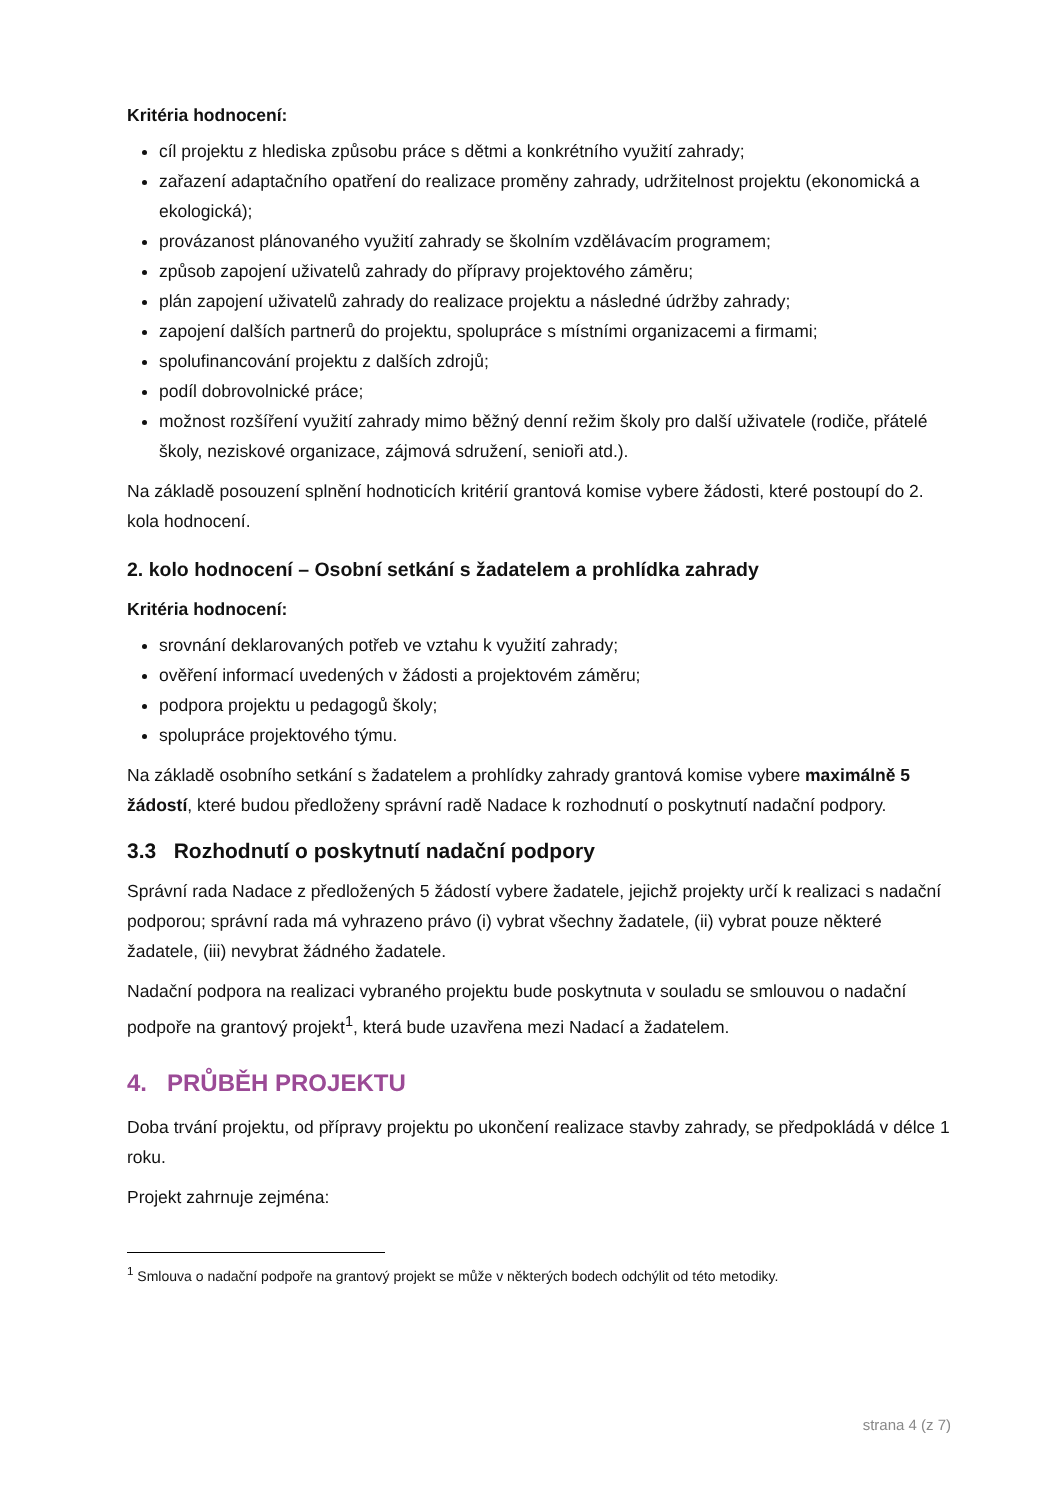Kritéria hodnocení:
cíl projektu z hlediska způsobu práce s dětmi a konkrétního využití zahrady;
zařazení adaptačního opatření do realizace proměny zahrady, udržitelnost projektu (ekonomická a ekologická);
provázanost plánovaného využití zahrady se školním vzdělávacím programem;
způsob zapojení uživatelů zahrady do přípravy projektového záměru;
plán zapojení uživatelů zahrady do realizace projektu a následné údržby zahrady;
zapojení dalších partnerů do projektu, spolupráce s místními organizacemi a firmami;
spolufinancování projektu z dalších zdrojů;
podíl dobrovolnické práce;
možnost rozšíření využití zahrady mimo běžný denní režim školy pro další uživatele (rodiče, přátelé školy, neziskové organizace, zájmová sdružení, senioři atd.).
Na základě posouzení splnění hodnoticích kritérií grantová komise vybere žádosti, které postoupí do 2. kola hodnocení.
2. kolo hodnocení – Osobní setkání s žadatelem a prohlídka zahrady
Kritéria hodnocení:
srovnání deklarovaných potřeb ve vztahu k využití zahrady;
ověření informací uvedených v žádosti a projektovém záměru;
podpora projektu u pedagogů školy;
spolupráce projektového týmu.
Na základě osobního setkání s žadatelem a prohlídky zahrady grantová komise vybere maximálně 5 žádostí, které budou předloženy správní radě Nadace k rozhodnutí o poskytnutí nadační podpory.
3.3 Rozhodnutí o poskytnutí nadační podpory
Správní rada Nadace z předložených 5 žádostí vybere žadatele, jejichž projekty určí k realizaci s nadační podporou; správní rada má vyhrazeno právo (i) vybrat všechny žadatele, (ii) vybrat pouze některé žadatele, (iii) nevybrat žádného žadatele.
Nadační podpora na realizaci vybraného projektu bude poskytnuta v souladu se smlouvou o nadační podpoře na grantový projekt<sup>1</sup>, která bude uzavřena mezi Nadací a žadatelem.
4. PRŮBĚH PROJEKTU
Doba trvání projektu, od přípravy projektu po ukončení realizace stavby zahrady, se předpokládá v délce 1 roku.
Projekt zahrnuje zejména:
<sup>1</sup> Smlouva o nadační podpoře na grantový projekt se může v některých bodech odchýlit od této metodiky.
strana 4 (z 7)